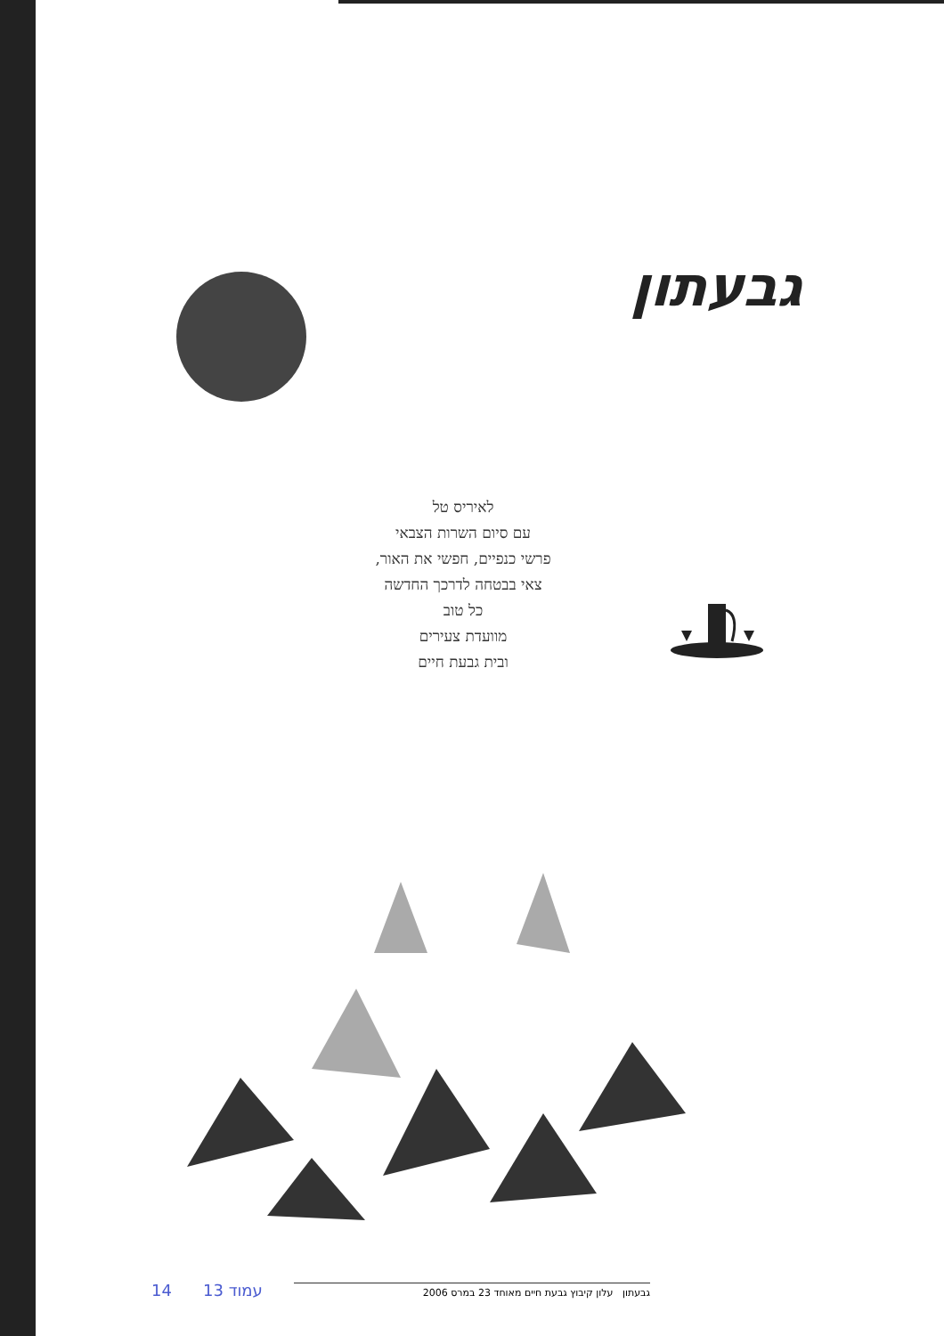גבעתון
לאיריס טל
עם סיום השרות הצבאי
פרשי כנפיים, חפשי את האור,
צאי בבטחה לדרכך החדשה
כל טוב
מוועדת צעירים
ובית גבעת חיים
14 עמוד 13
גבעתון עלון קיבוץ גבעת חיים מאוחד 23 במרס 2006